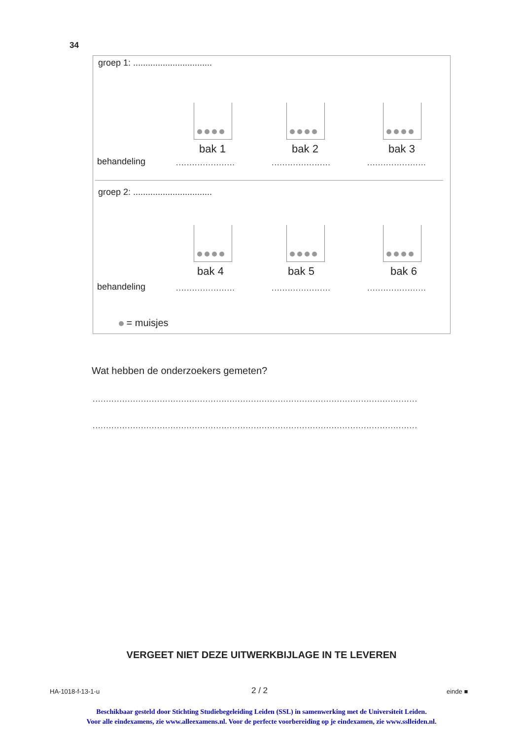34
groep 1: ................................
bak 1 bak 2 bak 3
behandeling ...................... ...................... ......................
groep 2: ................................
bak 4 bak 5 bak 6
behandeling ...................... ...................... ......................
= muisjes
Wat hebben de onderzoekers gemeten?
.........................................................................................................................
.........................................................................................................................
VERGEET NIET DEZE UITWERKBIJLAGE IN TE LEVEREN
HA-1018-f-13-1-u 2 / 2 einde ■
Beschikbaar gesteld door Stichting Studiebegeleiding Leiden (SSL) in samenwerking met de Universiteit Leiden.
Voor alle eindexamens, zie www.alleexamens.nl. Voor de perfecte voorbereiding op je eindexamen, zie www.sslleiden.nl.